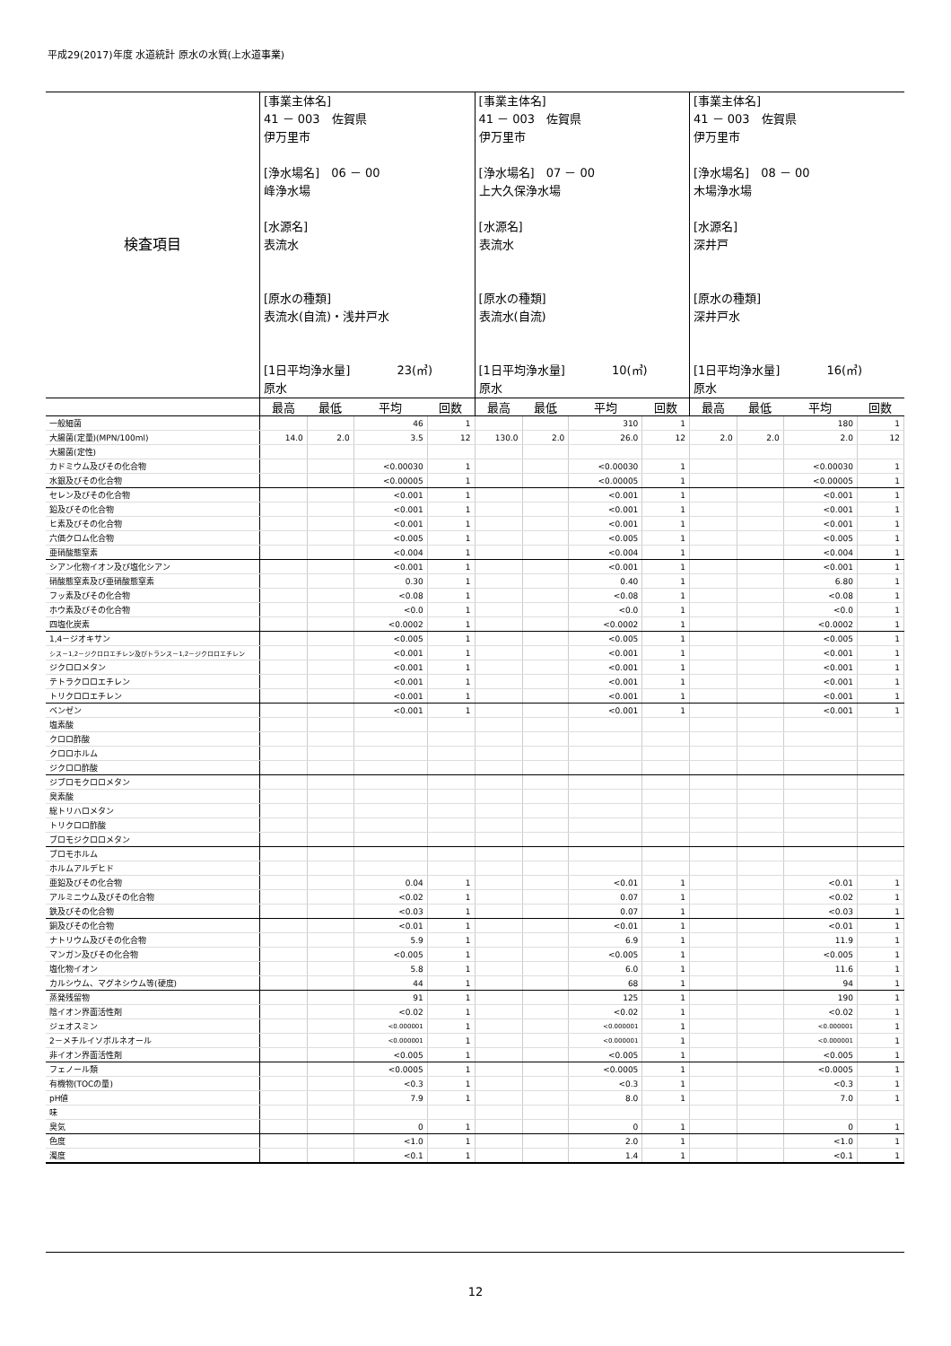平成29(2017)年度 水道統計 原水の水質(上水道事業)
| 検査項目 | [事業主体名] 41 － 003 佐賀県 伊万里市 [浄水場名] 06 － 00 峰浄水場 [水源名] 表流水 [原水の種類] 表流水(自流)・浅井戸水 [1日平均浄水量] 23(㎥) 原水 | | | | [事業主体名] 41 － 003 佐賀県 伊万里市 [浄水場名] 07 － 00 上大久保浄水場 [水源名] 表流水 [原水の種類] 表流水(自流) [1日平均浄水量] 10(㎥) 原水 | | | | [事業主体名] 41 － 003 佐賀県 伊万里市 [浄水場名] 08 － 00 木場浄水場 [水源名] 深井戸 [原水の種類] 深井戸水 [1日平均浄水量] 16(㎥) 原水 | | | |
| | 最高 | 最低 | 平均 | 回数 | 最高 | 最低 | 平均 | 回数 | 最高 | 最低 | 平均 | 回数 |
| 一般細菌 | | | 46 | 1 | | | 310 | 1 | | | 180 | 1 |
| 大腸菌(定量)(MPN/100ml) | 14.0 | 2.0 | 3.5 | 12 | 130.0 | 2.0 | 26.0 | 12 | 2.0 | 2.0 | 2.0 | 12 |
| 大腸菌(定性) | | | | | | | | | | | | |
| カドミウム及びその化合物 | | | <0.00030 | 1 | | | <0.00030 | 1 | | | <0.00030 | 1 |
| 水銀及びその化合物 | | | <0.00005 | 1 | | | <0.00005 | 1 | | | <0.00005 | 1 |
| セレン及びその化合物 | | | <0.001 | 1 | | | <0.001 | 1 | | | <0.001 | 1 |
| 鉛及びその化合物 | | | <0.001 | 1 | | | <0.001 | 1 | | | <0.001 | 1 |
| ヒ素及びその化合物 | | | <0.001 | 1 | | | <0.001 | 1 | | | <0.001 | 1 |
| 六価クロム化合物 | | | <0.005 | 1 | | | <0.005 | 1 | | | <0.005 | 1 |
| 亜硝酸態窒素 | | | <0.004 | 1 | | | <0.004 | 1 | | | <0.004 | 1 |
| シアン化物イオン及び塩化シアン | | | <0.001 | 1 | | | <0.001 | 1 | | | <0.001 | 1 |
| 硝酸態窒素及び亜硝酸態窒素 | | | 0.30 | 1 | | | 0.40 | 1 | | | 6.80 | 1 |
| フッ素及びその化合物 | | | <0.08 | 1 | | | <0.08 | 1 | | | <0.08 | 1 |
| ホウ素及びその化合物 | | | <0.0 | 1 | | | <0.0 | 1 | | | <0.0 | 1 |
| 四塩化炭素 | | | <0.0002 | 1 | | | <0.0002 | 1 | | | <0.0002 | 1 |
| 1,4－ジオキサン | | | <0.005 | 1 | | | <0.005 | 1 | | | <0.005 | 1 |
| シス－1,2－ジクロロエチレン及びトランス－1,2－ジクロロエチレン | | | <0.001 | 1 | | | <0.001 | 1 | | | <0.001 | 1 |
| ジクロロメタン | | | <0.001 | 1 | | | <0.001 | 1 | | | <0.001 | 1 |
| テトラクロロエチレン | | | <0.001 | 1 | | | <0.001 | 1 | | | <0.001 | 1 |
| トリクロロエチレン | | | <0.001 | 1 | | | <0.001 | 1 | | | <0.001 | 1 |
| ベンゼン | | | <0.001 | 1 | | | <0.001 | 1 | | | <0.001 | 1 |
| 塩素酸 | | | | | | | | | | | | |
| クロロ酢酸 | | | | | | | | | | | | |
| クロロホルム | | | | | | | | | | | | |
| ジクロロ酢酸 | | | | | | | | | | | | |
| ジブロモクロロメタン | | | | | | | | | | | | |
| 臭素酸 | | | | | | | | | | | | |
| 総トリハロメタン | | | | | | | | | | | | |
| トリクロロ酢酸 | | | | | | | | | | | | |
| ブロモジクロロメタン | | | | | | | | | | | | |
| ブロモホルム | | | | | | | | | | | | |
| ホルムアルデヒド | | | | | | | | | | | | |
| 亜鉛及びその化合物 | | | 0.04 | 1 | | | <0.01 | 1 | | | <0.01 | 1 |
| アルミニウム及びその化合物 | | | <0.02 | 1 | | | 0.07 | 1 | | | <0.02 | 1 |
| 鉄及びその化合物 | | | <0.03 | 1 | | | 0.07 | 1 | | | <0.03 | 1 |
| 銅及びその化合物 | | | <0.01 | 1 | | | <0.01 | 1 | | | <0.01 | 1 |
| ナトリウム及びその化合物 | | | 5.9 | 1 | | | 6.9 | 1 | | | 11.9 | 1 |
| マンガン及びその化合物 | | | <0.005 | 1 | | | <0.005 | 1 | | | <0.005 | 1 |
| 塩化物イオン | | | 5.8 | 1 | | | 6.0 | 1 | | | 11.6 | 1 |
| カルシウム、マグネシウム等(硬度) | | | 44 | 1 | | | 68 | 1 | | | 94 | 1 |
| 蒸発残留物 | | | 91 | 1 | | | 125 | 1 | | | 190 | 1 |
| 陰イオン界面活性剤 | | | <0.02 | 1 | | | <0.02 | 1 | | | <0.02 | 1 |
| ジェオスミン | | | <0.000001 | 1 | | | <0.000001 | 1 | | | <0.000001 | 1 |
| 2－メチルイソボルネオール | | | <0.000001 | 1 | | | <0.000001 | 1 | | | <0.000001 | 1 |
| 非イオン界面活性剤 | | | <0.005 | 1 | | | <0.005 | 1 | | | <0.005 | 1 |
| フェノール類 | | | <0.0005 | 1 | | | <0.0005 | 1 | | | <0.0005 | 1 |
| 有機物(TOCの量) | | | <0.3 | 1 | | | <0.3 | 1 | | | <0.3 | 1 |
| pH値 | | | 7.9 | 1 | | | 8.0 | 1 | | | 7.0 | 1 |
| 味 | | | | | | | | | | | | |
| 臭気 | | | 0 | 1 | | | 0 | 1 | | | 0 | 1 |
| 色度 | | | <1.0 | 1 | | | 2.0 | 1 | | | <1.0 | 1 |
| 濁度 | | | <0.1 | 1 | | | 1.4 | 1 | | | <0.1 | 1 |
12